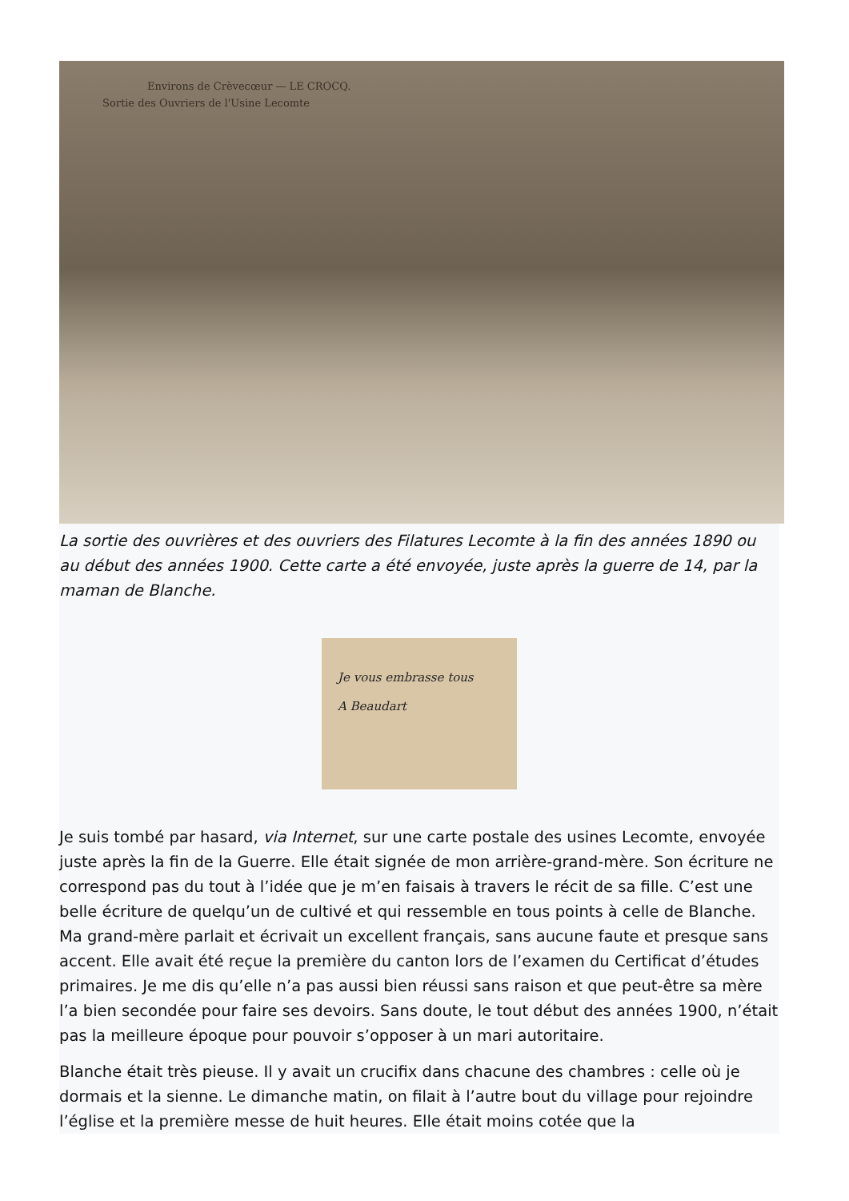Environs de Crèvecœur — LE CROCQ.
Sortie des Ouvriers de l'Usine Lecomte
La sortie des ouvrières et des ouvriers des Filatures Lecomte à la fin des années 1890 ou au début des années 1900. Cette carte a été envoyée, juste après la guerre de 14, par la maman de Blanche.
Je vous embrasse tous
A Beaudart
Je suis tombé par hasard, via Internet, sur une carte postale des usines Lecomte, envoyée juste après la fin de la Guerre. Elle était signée de mon arrière-grand-mère. Son écriture ne correspond pas du tout à l’idée que je m’en faisais à travers le récit de sa fille. C’est une belle écriture de quelqu’un de cultivé et qui ressemble en tous points à celle de Blanche. Ma grand-mère parlait et écrivait un excellent français, sans aucune faute et presque sans accent. Elle avait été reçue la première du canton lors de l’examen du Certificat d’études primaires. Je me dis qu’elle n’a pas aussi bien réussi sans raison et que peut-être sa mère l’a bien secondée pour faire ses devoirs. Sans doute, le tout début des années 1900, n’était pas la meilleure époque pour pouvoir s’opposer à un mari autoritaire.
Blanche était très pieuse. Il y avait un crucifix dans chacune des chambres : celle où je dormais et la sienne. Le dimanche matin, on filait à l’autre bout du village pour rejoindre l’église et la première messe de huit heures. Elle était moins cotée que la